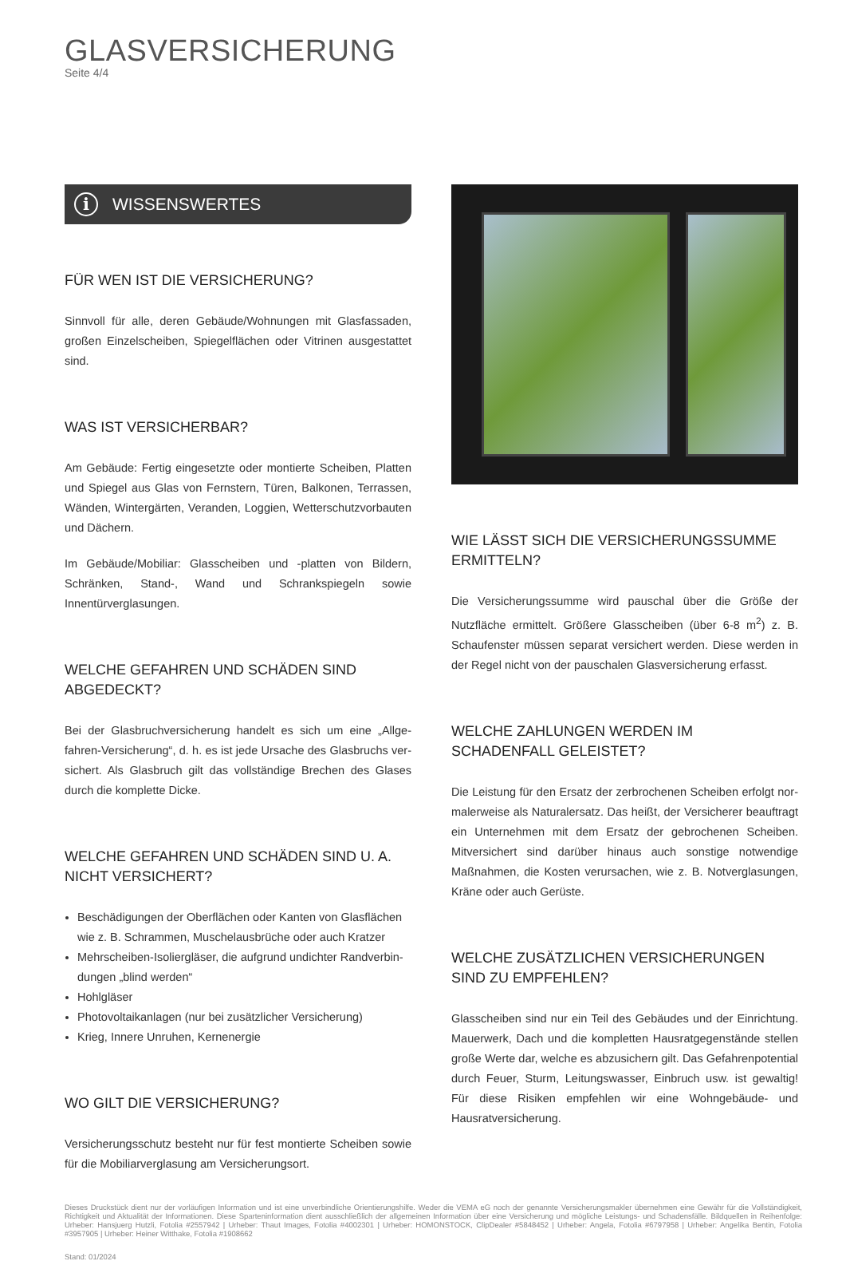GLASVERSICHERUNG
Seite 4/4
i WISSENSWERTES
FÜR WEN IST DIE VERSICHERUNG?
Sinnvoll für alle, deren Gebäude/Wohnungen mit Glasfassaden, groß­en Einzelscheiben, Spiegelflächen oder Vitrinen ausgestattet sind.
WAS IST VERSICHERBAR?
Am Gebäude: Fertig eingesetzte oder montierte Scheiben, Platten und Spiegel aus Glas von Fernstern, Türen, Balkonen, Terrassen, Wänden, Wintergärten, Veranden, Loggien, Wetterschutzvorbauten und Dä­chern.
Im Gebäude/Mobiliar: Glasscheiben und -platten von Bildern, Schrän­ken, Stand-, Wand und Schrankspiegeln sowie Innentürverglasungen.
WELCHE GEFAHREN UND SCHÄDEN SIND ABGEDECKT?
Bei der Glasbruchversicherung handelt es sich um eine „Allge­fahren-Versicherung“, d. h. es ist jede Ursache des Glasbruchs ver­sichert. Als Glasbruch gilt das vollständige Brechen des Glases durch die komplette Dicke.
WELCHE GEFAHREN UND SCHÄDEN SIND U. A. NICHT VERSICHERT?
Beschädigungen der Oberflächen oder Kanten von Glasflächen wie z. B. Schrammen, Muschelausbrüche oder auch Kratzer
Mehrscheiben-Isoliergläser, die aufgrund undichter Randverbin­dungen „blind werden“
Hohlgläser
Photovoltaikanlagen (nur bei zusätzlicher Versicherung)
Krieg, Innere Unruhen, Kernenergie
WO GILT DIE VERSICHERUNG?
Versicherungsschutz besteht nur für fest montierte Scheiben sowie für die Mobiliarverglasung am Versicherungsort.
WIE LÄSST SICH DIE VERSICHERUNGSSUMME ERMITTELN?
Die Versicherungssumme wird pauschal über die Größe der Nutzflä­che ermittelt. Größere Glasscheiben (über 6-8 m<sup>2</sup>) z. B. Schaufenster müssen separat versichert werden. Diese werden in der Regel nicht von der pauschalen Glasversicherung erfasst.
WELCHE ZAHLUNGEN WERDEN IM SCHADENFALL GELEISTET?
Die Leistung für den Ersatz der zerbrochenen Scheiben erfolgt nor­malerweise als Naturalersatz. Das heißt, der Versicherer beauftragt ein Unternehmen mit dem Ersatz der gebrochenen Scheiben. Mitver­sichert sind darüber hinaus auch sonstige notwendige Maßnahmen, die Kosten verursachen, wie z. B. Notverglasungen, Kräne oder auch Gerüste.
WELCHE ZUSÄTZLICHEN VERSICHERUNGEN SIND ZU EMPFEHLEN?
Glasscheiben sind nur ein Teil des Gebäudes und der Einrichtung. Mauerwerk, Dach und die kompletten Hausratgegenstände stellen große Werte dar, welche es abzusichern gilt. Das Gefahrenpotential durch Feuer, Sturm, Leitungswasser, Einbruch usw. ist gewaltig! Für diese Risiken empfehlen wir eine Wohngebäude- und Hausratversi­cherung.
Dieses Druckstück dient nur der vorläufigen Information und ist eine unverbindliche Orientierungshilfe. Weder die VEMA eG noch der genannte Versicherungsmakler übernehmen eine Gewähr für die Voll­ständigkeit, Richtigkeit und Aktualität der Informationen. Diese Sparteninformation dient ausschließlich der allgemeinen Information über eine Versicherung und mögliche Leistungs- und Schadensfälle. Bildquellen in Reihenfolge: Urheber: Hansjuerg Hutzli, Fotolia #2557942 | Urheber: Thaut Images, Fotolia #4002301 | Urheber: HOMONSTOCK, ClipDealer #5848452 | Urheber: Angela, Fotolia #6797958 | Urheber: Angelika Bentin, Fotolia #3957905 | Urheber: Heiner Witthake, Fotolia #1908662
Stand: 01/2024